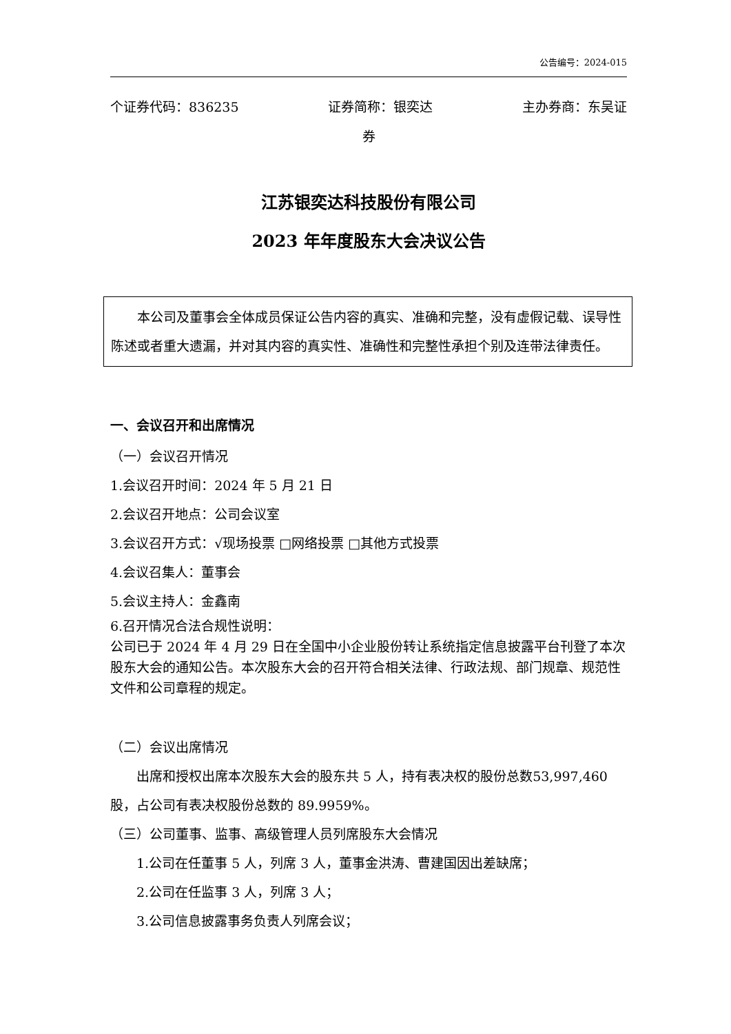公告编号：2024-015
个证券代码：836235 证券简称：银奕达 主办券商：东吴证
券
江苏银奕达科技股份有限公司
2023 年年度股东大会决议公告
本公司及董事会全体成员保证公告内容的真实、准确和完整，没有虚假记载、误导性陈述或者重大遗漏，并对其内容的真实性、准确性和完整性承担个别及连带法律责任。
一、会议召开和出席情况
（一）会议召开情况
1.会议召开时间：2024 年 5 月 21 日
2.会议召开地点：公司会议室
3.会议召开方式：√现场投票 □网络投票 □其他方式投票
4.会议召集人：董事会
5.会议主持人：金鑫南
6.召开情况合法合规性说明：
公司已于 2024 年 4 月 29 日在全国中小企业股份转让系统指定信息披露平台刊登了本次股东大会的通知公告。本次股东大会的召开符合相关法律、行政法规、部门规章、规范性文件和公司章程的规定。
（二）会议出席情况
出席和授权出席本次股东大会的股东共 5 人，持有表决权的股份总数53,997,460 股，占公司有表决权股份总数的 89.9959%。
（三）公司董事、监事、高级管理人员列席股东大会情况
1.公司在任董事 5 人，列席 3 人，董事金洪涛、曹建国因出差缺席；
2.公司在任监事 3 人，列席 3 人；
3.公司信息披露事务负责人列席会议；